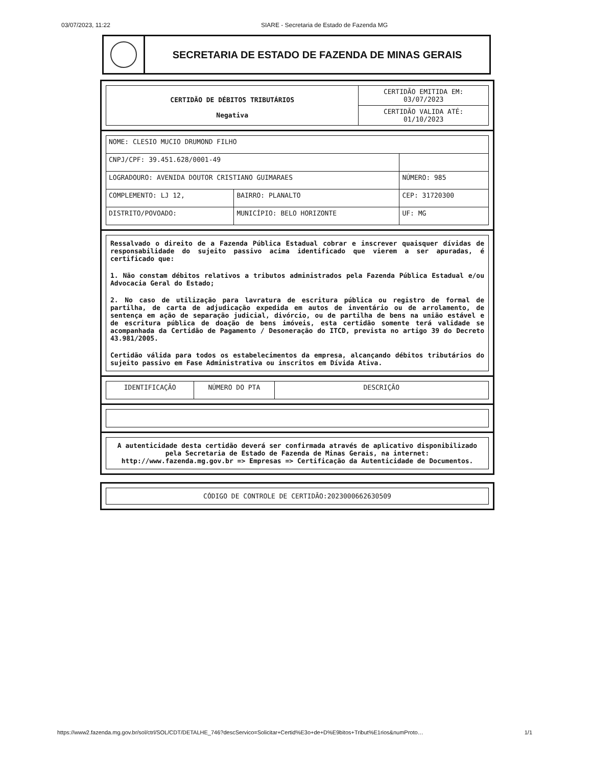03/07/2023, 11:22 SIARE - Secretaria de Estado de Fazenda MG
SECRETARIA DE ESTADO DE FAZENDA DE MINAS GERAIS
| CERTIDÃO DE DÉBITOS TRIBUTÁRIOS Negativa | CERTIDÃO EMITIDA EM: 03/07/2023 |
| | CERTIDÃO VALIDA ATÉ: 01/10/2023 |
| NOME: CLESIO MUCIO DRUMOND FILHO | | |
| CNPJ/CPF: 39.451.628/0001-49 | | |
| LOGRADOURO: AVENIDA DOUTOR CRISTIANO GUIMARAES | | NÚMERO: 985 |
| COMPLEMENTO: LJ 12, | BAIRRO: PLANALTO | CEP: 31720300 |
| DISTRITO/POVOADO: | MUNICÍPIO: BELO HORIZONTE | UF: MG |
Ressalvado o direito de a Fazenda Pública Estadual cobrar e inscrever quaisquer dívidas de responsabilidade do sujeito passivo acima identificado que vierem a ser apuradas, é certificado que:
1. Não constam débitos relativos a tributos administrados pela Fazenda Pública Estadual e/ou Advocacia Geral do Estado;
2. No caso de utilização para lavratura de escritura pública ou registro de formal de partilha, de carta de adjudicação expedida em autos de inventário ou de arrolamento, de sentença em ação de separação judicial, divórcio, ou de partilha de bens na união estável e de escritura pública de doação de bens imóveis, esta certidão somente terá validade se acompanhada da Certidão de Pagamento / Desoneração do ITCD, prevista no artigo 39 do Decreto 43.981/2005.
Certidão válida para todos os estabelecimentos da empresa, alcançando débitos tributários do sujeito passivo em Fase Administrativa ou inscritos em Dívida Ativa.
| IDENTIFICAÇÃO | NÚMERO DO PTA | DESCRIÇÃO |
A autenticidade desta certidão deverá ser confirmada através de aplicativo disponibilizado pela Secretaria de Estado de Fazenda de Minas Gerais, na internet: http://www.fazenda.mg.gov.br => Empresas => Certificação da Autenticidade de Documentos.
CÓDIGO DE CONTROLE DE CERTIDÃO:2023000662630509
https://www2.fazenda.mg.gov.br/sol/ctrl/SOL/CDT/DETALHE_746?descServico=Solicitar+Certid%E3o+de+D%E9bitos+Tribut%E1rios&numProto… 1/1